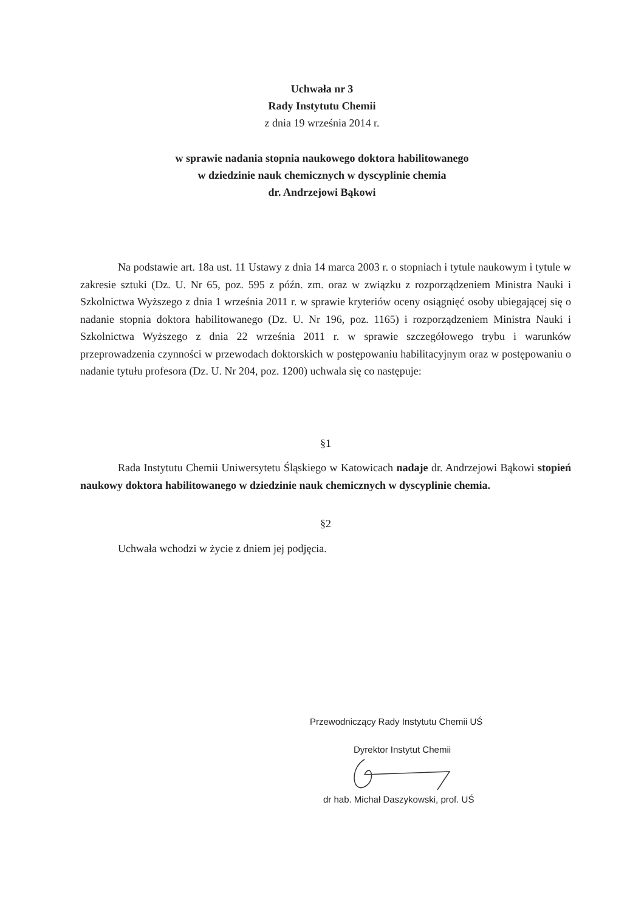Uchwała nr 3
Rady Instytutu Chemii
z dnia 19 września 2014 r.
w sprawie nadania stopnia naukowego doktora habilitowanego
w dziedzinie nauk chemicznych w dyscyplinie chemia
dr. Andrzejowi Bąkowi
Na podstawie art. 18a ust. 11 Ustawy z dnia 14 marca 2003 r. o stopniach i tytule naukowym i tytule w zakresie sztuki (Dz. U. Nr 65, poz. 595 z późn. zm. oraz w związku z rozporządzeniem Ministra Nauki i Szkolnictwa Wyższego z dnia 1 września 2011 r. w sprawie kryteriów oceny osiągnięć osoby ubiegającej się o nadanie stopnia doktora habilitowanego (Dz. U. Nr 196, poz. 1165) i rozporządzeniem Ministra Nauki i Szkolnictwa Wyższego z dnia 22 września 2011 r. w sprawie szczegółowego trybu i warunków przeprowadzenia czynności w przewodach doktorskich w postępowaniu habilitacyjnym oraz w postępowaniu o nadanie tytułu profesora (Dz. U. Nr 204, poz. 1200) uchwala się co następuje:
§1
Rada Instytutu Chemii Uniwersytetu Śląskiego w Katowicach nadaje dr. Andrzejowi Bąkowi stopień naukowy doktora habilitowanego w dziedzinie nauk chemicznych w dyscyplinie chemia.
§2
Uchwała wchodzi w życie z dniem jej podjęcia.
Przewodniczący Rady Instytutu Chemii UŚ
Dyrektor Instytut Chemii
dr hab. Michał Daszykowski, prof. UŚ